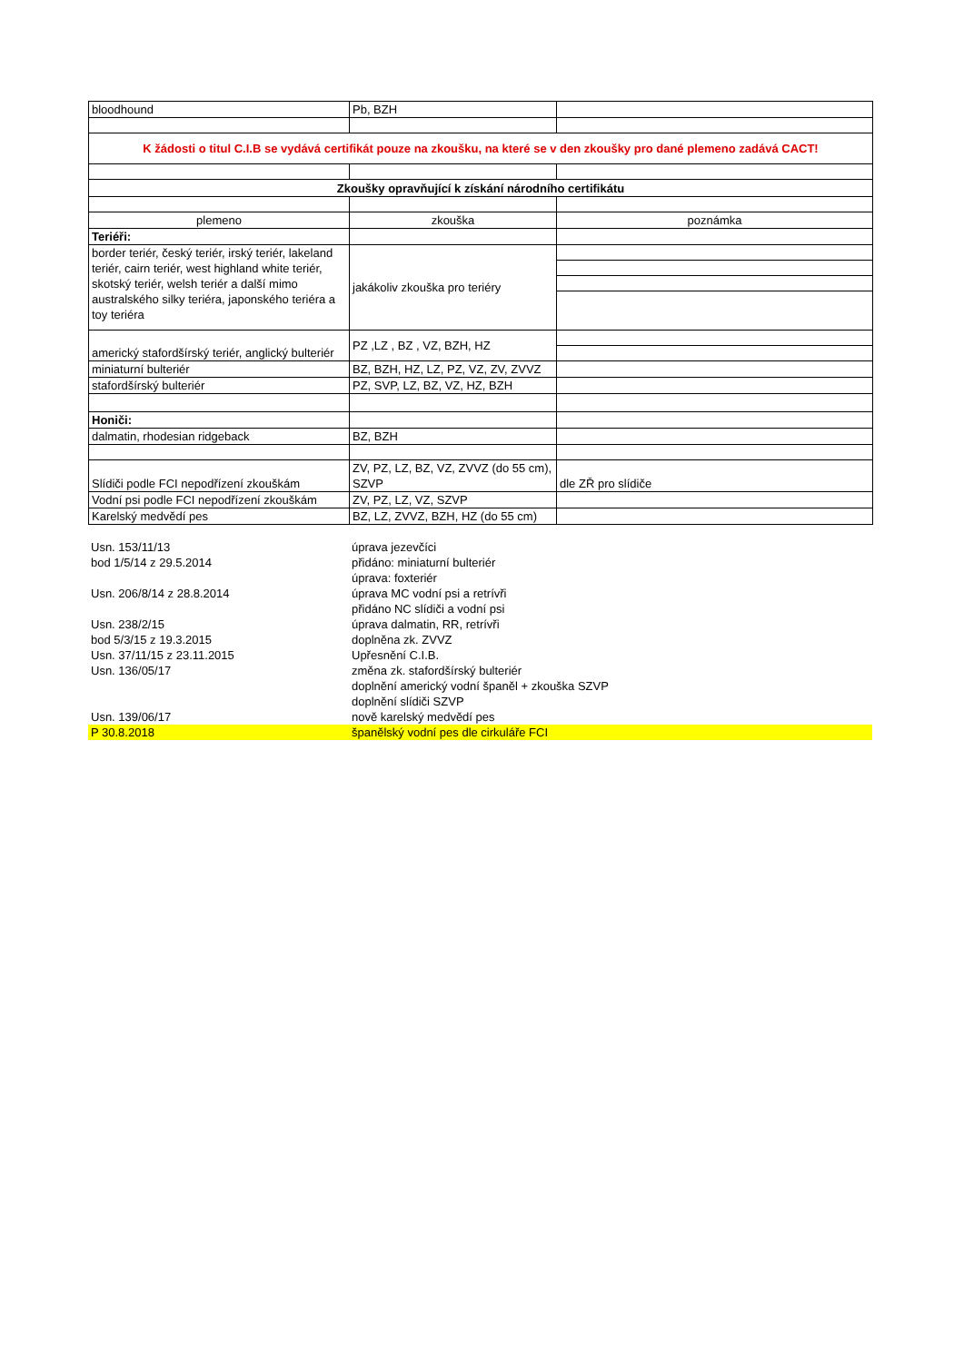| bloodhound | Pb, BZH | |
| K žádosti o titul C.I.B se vydává certifikát pouze na zkoušku, na které se v den zkoušky pro dané plemeno zadává CACT! | | |
| Zkoušky opravňující k získání národního certifikátu | | |
| plemeno | zkouška | poznámka |
| Teriéři: | | |
| border teriér, český teriér, irský teriér, lakeland teriér, cairn teriér, west highland white teriér, skotský teriér, welsh teriér a další mimo australského silky teriéra, japonského teriéra a toy teriéra | jakákoliv zkouška pro teriéry | |
| americký stafordšírský teriér, anglický bulteriér | PZ ,LZ , BZ , VZ, BZH, HZ | |
| miniaturní bulteriér | BZ, BZH, HZ, LZ, PZ, VZ, ZV, ZVVZ | |
| stafordšírský bulteriér | PZ, SVP, LZ, BZ, VZ, HZ, BZH | |
| Honiči: | | |
| dalmatin, rhodesian ridgeback | BZ, BZH | |
| Slídiči podle FCI nepodřízení zkouškám | ZV, PZ, LZ, BZ, VZ, ZVVZ (do 55 cm), SZVP | dle ZŘ pro slídiče |
| Vodní psi podle FCI nepodřízení zkouškám | ZV, PZ, LZ, VZ, SZVP | |
| Karelský medvědí pes | BZ, LZ, ZVVZ, BZH, HZ (do 55 cm) | |
| Usn. 153/11/13 | úprava jezevčíci |
| bod 1/5/14 z 29.5.2014 | přidáno: miniaturní bulteriér |
| | úprava: foxteriér |
| Usn. 206/8/14 z 28.8.2014 | úprava MC vodní psi a retrívři |
| | přidáno NC slídiči a vodní psi |
| Usn. 238/2/15 | úprava dalmatin, RR, retrívři |
| bod 5/3/15 z 19.3.2015 | doplněna zk. ZVVZ |
| Usn. 37/11/15 z 23.11.2015 | Upřesnění C.I.B. |
| Usn. 136/05/17 | změna zk. stafordšírský bulteriér |
| | doplnění americký vodní španěl + zkouška SZVP |
| | doplnění slídiči SZVP |
| Usn. 139/06/17 | nově karelský medvědí pes |
| P 30.8.2018 | španělský vodní pes dle cirkuláře FCI |